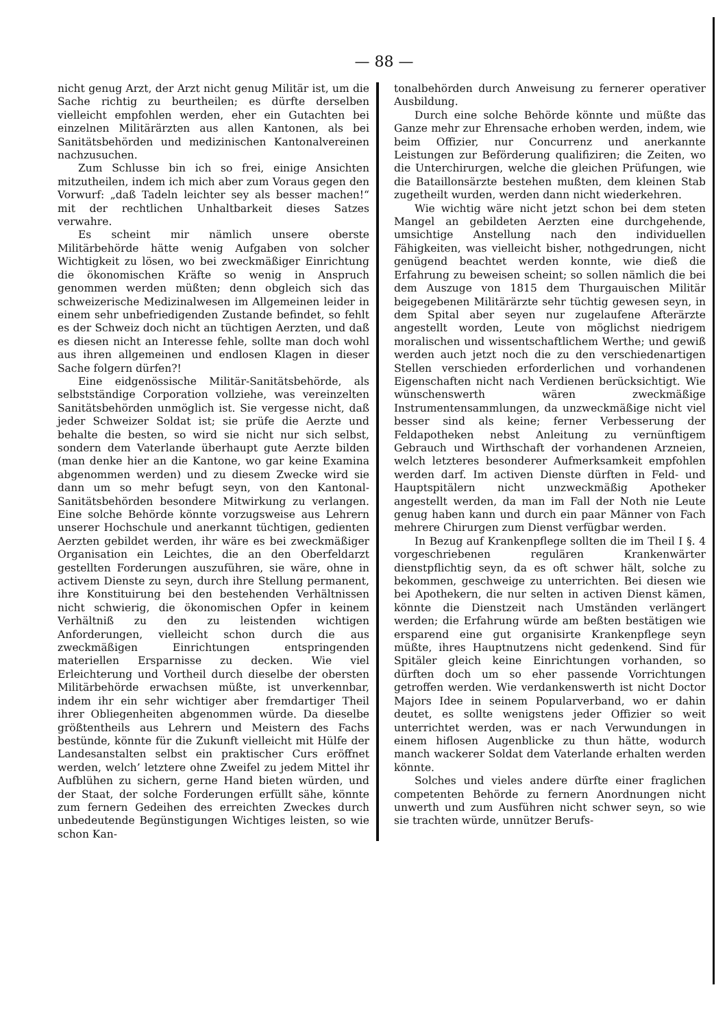— 88 —
nicht genug Arzt, der Arzt nicht genug Militär ist, um die Sache richtig zu beurtheilen; es dürfte derselben vielleicht empfohlen werden, eher ein Gutachten bei einzelnen Militärärzten aus allen Kantonen, als bei Sanitätsbehörden und medizinischen Kantonalvereinen nachzusuchen.
Zum Schlusse bin ich so frei, einige Ansichten mitzutheilen, indem ich mich aber zum Voraus gegen den Vorwurf: „daß Tadeln leichter sey als besser machen!“ mit der rechtlichen Unhaltbarkeit dieses Satzes verwahre.
Es scheint mir nämlich unsere oberste Militärbehörde hätte wenig Aufgaben von solcher Wichtigkeit zu lösen, wo bei zweckmäßiger Einrichtung die ökonomischen Kräfte so wenig in Anspruch genommen werden müßten; denn obgleich sich das schweizerische Medizinalwesen im Allgemeinen leider in einem sehr unbefriedigenden Zustande befindet, so fehlt es der Schweiz doch nicht an tüchtigen Aerzten, und daß es diesen nicht an Interesse fehle, sollte man doch wohl aus ihren allgemeinen und endlosen Klagen in dieser Sache folgern dürfen?!
Eine eidgenössische Militär-Sanitätsbehörde, als selbstständige Corporation vollziehe, was vereinzelten Sanitätsbehörden unmöglich ist. Sie vergesse nicht, daß jeder Schweizer Soldat ist; sie prüfe die Aerzte und behalte die besten, so wird sie nicht nur sich selbst, sondern dem Vaterlande überhaupt gute Aerzte bilden (man denke hier an die Kantone, wo gar keine Examina abgenommen werden) und zu diesem Zwecke wird sie dann um so mehr befugt seyn, von den Kantonal-Sanitätsbehörden besondere Mitwirkung zu verlangen. Eine solche Behörde könnte vorzugsweise aus Lehrern unserer Hochschule und anerkannt tüchtigen, gedienten Aerzten gebildet werden, ihr wäre es bei zweckmäßiger Organisation ein Leichtes, die an den Oberfeldarzt gestellten Forderungen auszuführen, sie wäre, ohne in activem Dienste zu seyn, durch ihre Stellung permanent, ihre Konstituirung bei den bestehenden Verhältnissen nicht schwierig, die ökonomischen Opfer in keinem Verhältniß zu den zu leistenden wichtigen Anforderungen, vielleicht schon durch die aus zweckmäßigen Einrichtungen entspringenden materiellen Ersparnisse zu decken. Wie viel Erleichterung und Vortheil durch dieselbe der obersten Militärbehörde erwachsen müßte, ist unverkennbar, indem ihr ein sehr wichtiger aber fremdartiger Theil ihrer Obliegenheiten abgenommen würde. Da dieselbe größtentheils aus Lehrern und Meistern des Fachs bestünde, könnte für die Zukunft vielleicht mit Hülfe der Landesanstalten selbst ein praktischer Curs eröffnet werden, welch’ letztere ohne Zweifel zu jedem Mittel ihr Aufblühen zu sichern, gerne Hand bieten würden, und der Staat, der solche Forderungen erfüllt sähe, könnte zum fernern Gedeihen des erreichten Zweckes durch unbedeutende Begünstigungen Wichtiges leisten, so wie schon Kan-
tonalbehörden durch Anweisung zu fernerer operativer Ausbildung.
Durch eine solche Behörde könnte und müßte das Ganze mehr zur Ehrensache erhoben werden, indem, wie beim Offizier, nur Concurrenz und anerkannte Leistungen zur Beförderung qualifiziren; die Zeiten, wo die Unterchirurgen, welche die gleichen Prüfungen, wie die Bataillonsärzte bestehen mußten, dem kleinen Stab zugetheilt wurden, werden dann nicht wiederkehren.
Wie wichtig wäre nicht jetzt schon bei dem steten Mangel an gebildeten Aerzten eine durchgehende, umsichtige Anstellung nach den individuellen Fähigkeiten, was vielleicht bisher, nothgedrungen, nicht genügend beachtet werden konnte, wie dieß die Erfahrung zu beweisen scheint; so sollen nämlich die bei dem Auszuge von 1815 dem Thurgauischen Militär beigegebenen Militärärzte sehr tüchtig gewesen seyn, in dem Spital aber seyen nur zugelaufene Afterärzte angestellt worden, Leute von möglichst niedrigem moralischen und wissentschaftlichem Werthe; und gewiß werden auch jetzt noch die zu den verschiedenartigen Stellen verschieden erforderlichen und vorhandenen Eigenschaften nicht nach Verdienen berücksichtigt. Wie wünschenswerth wären zweckmäßige Instrumentensammlungen, da unzweckmäßige nicht viel besser sind als keine; ferner Verbesserung der Feldapotheken nebst Anleitung zu vernünftigem Gebrauch und Wirthschaft der vorhandenen Arzneien, welch letzteres besonderer Aufmerksamkeit empfohlen werden darf. Im activen Dienste dürften in Feld- und Hauptspitälern nicht unzweckmäßig Apotheker angestellt werden, da man im Fall der Noth nie Leute genug haben kann und durch ein paar Männer von Fach mehrere Chirurgen zum Dienst verfügbar werden.
In Bezug auf Krankenpflege sollten die im Theil I §. 4 vorgeschriebenen regulären Krankenwärter dienstpflichtig seyn, da es oft schwer hält, solche zu bekommen, geschweige zu unterrichten. Bei diesen wie bei Apothekern, die nur selten in activen Dienst kämen, könnte die Dienstzeit nach Umständen verlängert werden; die Erfahrung würde am beßten bestätigen wie ersparend eine gut organisirte Krankenpflege seyn müßte, ihres Hauptnutzens nicht gedenkend. Sind für Spitäler gleich keine Einrichtungen vorhanden, so dürften doch um so eher passende Vorrichtungen getroffen werden. Wie verdankenswerth ist nicht Doctor Majors Idee in seinem Popularverband, wo er dahin deutet, es sollte wenigstens jeder Offizier so weit unterrichtet werden, was er nach Verwundungen in einem hiflosen Augenblicke zu thun hätte, wodurch manch wackerer Soldat dem Vaterlande erhalten werden könnte.
Solches und vieles andere dürfte einer fraglichen competenten Behörde zu fernern Anordnungen nicht unwerth und zum Ausführen nicht schwer seyn, so wie sie trachten würde, unnützer Berufs-